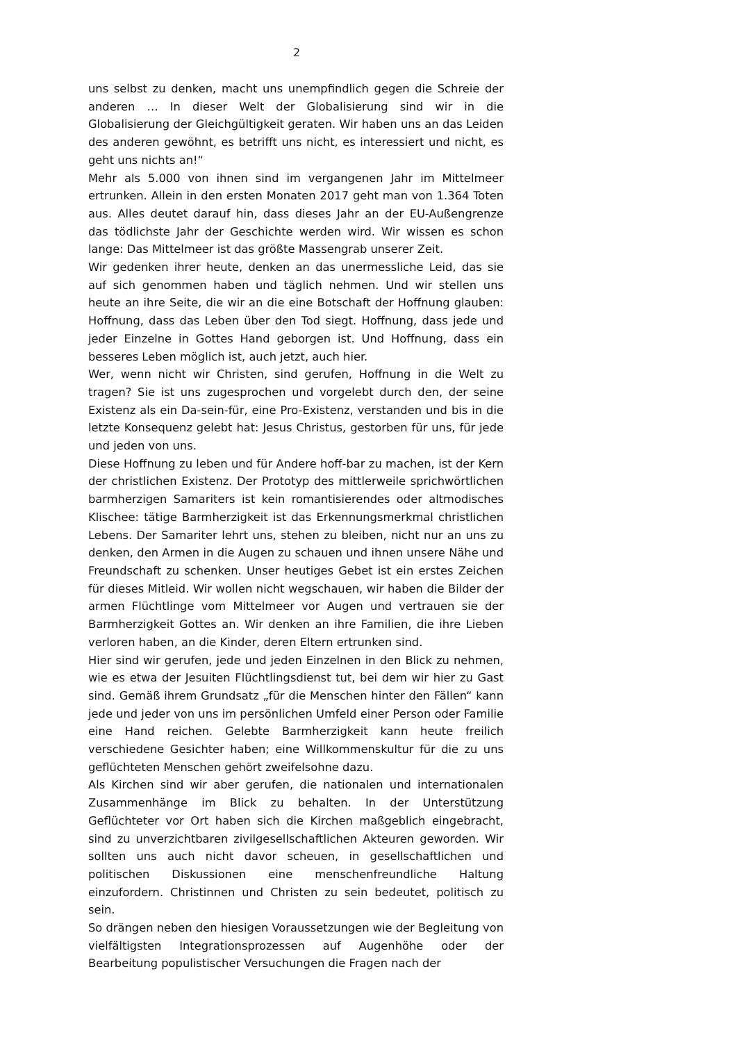2
uns selbst zu denken, macht uns unempfindlich gegen die Schreie der anderen … In dieser Welt der Globalisierung sind wir in die Globalisierung der Gleichgültigkeit geraten. Wir haben uns an das Leiden des anderen gewöhnt, es betrifft uns nicht, es interessiert und nicht, es geht uns nichts an!“
Mehr als 5.000 von ihnen sind im vergangenen Jahr im Mittelmeer ertrunken. Allein in den ersten Monaten 2017 geht man von 1.364 Toten aus. Alles deutet darauf hin, dass dieses Jahr an der EU-Außengrenze das tödlichste Jahr der Geschichte werden wird. Wir wissen es schon lange: Das Mittelmeer ist das größte Massengrab unserer Zeit.
Wir gedenken ihrer heute, denken an das unermessliche Leid, das sie auf sich genommen haben und täglich nehmen. Und wir stellen uns heute an ihre Seite, die wir an die eine Botschaft der Hoffnung glauben: Hoffnung, dass das Leben über den Tod siegt. Hoffnung, dass jede und jeder Einzelne in Gottes Hand geborgen ist. Und Hoffnung, dass ein besseres Leben möglich ist, auch jetzt, auch hier.
Wer, wenn nicht wir Christen, sind gerufen, Hoffnung in die Welt zu tragen? Sie ist uns zugesprochen und vorgelebt durch den, der seine Existenz als ein Da-sein-für, eine Pro-Existenz, verstanden und bis in die letzte Konsequenz gelebt hat: Jesus Christus, gestorben für uns, für jede und jeden von uns.
Diese Hoffnung zu leben und für Andere hoff-bar zu machen, ist der Kern der christlichen Existenz. Der Prototyp des mittlerweile sprichwörtlichen barmherzigen Samariters ist kein romantisierendes oder altmodisches Klischee: tätige Barmherzigkeit ist das Erkennungsmerkmal christlichen Lebens. Der Samariter lehrt uns, stehen zu bleiben, nicht nur an uns zu denken, den Armen in die Augen zu schauen und ihnen unsere Nähe und Freundschaft zu schenken. Unser heutiges Gebet ist ein erstes Zeichen für dieses Mitleid. Wir wollen nicht wegschauen, wir haben die Bilder der armen Flüchtlinge vom Mittelmeer vor Augen und vertrauen sie der Barmherzigkeit Gottes an. Wir denken an ihre Familien, die ihre Lieben verloren haben, an die Kinder, deren Eltern ertrunken sind.
Hier sind wir gerufen, jede und jeden Einzelnen in den Blick zu nehmen, wie es etwa der Jesuiten Flüchtlingsdienst tut, bei dem wir hier zu Gast sind. Gemäß ihrem Grundsatz „für die Menschen hinter den Fällen“ kann jede und jeder von uns im persönlichen Umfeld einer Person oder Familie eine Hand reichen. Gelebte Barmherzigkeit kann heute freilich verschiedene Gesichter haben; eine Willkommenskultur für die zu uns geflüchteten Menschen gehört zweifelsohne dazu.
Als Kirchen sind wir aber gerufen, die nationalen und internationalen Zusammenhänge im Blick zu behalten. In der Unterstützung Geflüchteter vor Ort haben sich die Kirchen maßgeblich eingebracht, sind zu unverzichtbaren zivilgesellschaftlichen Akteuren geworden. Wir sollten uns auch nicht davor scheuen, in gesellschaftlichen und politischen Diskussionen eine menschenfreundliche Haltung einzufordern. Christinnen und Christen zu sein bedeutet, politisch zu sein.
So drängen neben den hiesigen Voraussetzungen wie der Begleitung von vielfältigsten Integrationsprozessen auf Augenhöhe oder der Bearbeitung populistischer Versuchungen die Fragen nach der